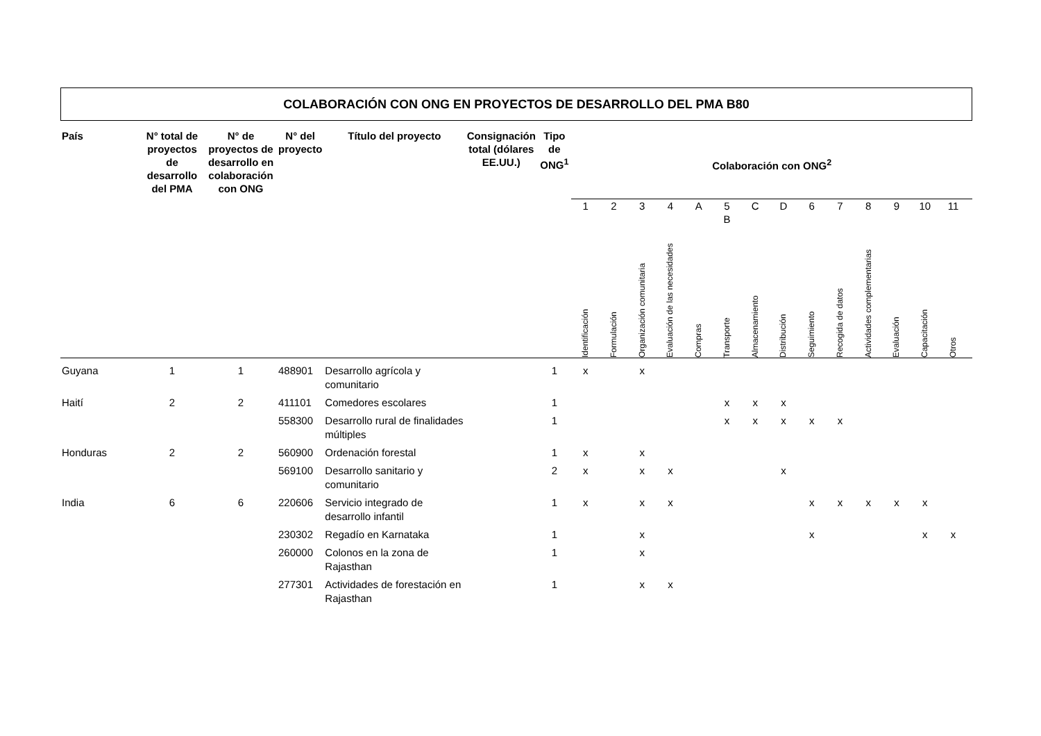COLABORACIÓN CON ONG EN PROYECTOS DE DESARROLLO DEL PMA B80
| País | N° total de proyectos de desarrollo del PMA | N° de proyectos de desarrollo en colaboración con ONG | N° del proyecto | Título del proyecto | Consignación total (dólares EE.UU.) | Tipo de ONG<sup>1</sup> | Colaboración con ONG<sup>2</sup> | | | | | | | | | | | | | | |
| --- | --- | --- | --- | --- | --- | --- | --- | --- | --- | --- | --- | --- | --- | --- | --- | --- | --- | --- | --- | --- | --- |
| | | | | | | | 1 | 2 | 3 | 4 | A | 5 B | C | D | 6 | 7 | 8 | 9 | 10 | 11 | |
| | | | | | | | Identificación | Formulación | Organización comunitaria | Evaluación de las necesidades | Compras | Transporte | Almacenamiento | Distribución | Seguimiento | Recogida de datos | Actividades complementarias | Evaluación | Capacitación | Otros | |
| Guyana | 1 | 1 | 488901 | Desarrollo agrícola y comunitario | | 1 | x | | x | | | | | | | | | | | | |
| Haití | 2 | 2 | 411101 | Comedores escolares | | 1 | | | | | | x | x | x | | | | | | | |
| | | | 558300 | Desarrollo rural de finalidades múltiples | | 1 | | | | | | x | x | x | x | x | | | | | |
| Honduras | 2 | 2 | 560900 | Ordenación forestal | | 1 | x | | x | | | | | | | | | | | | |
| | | | 569100 | Desarrollo sanitario y comunitario | | 2 | x | | x | x | | | | x | | | | | | | |
| India | 6 | 6 | 220606 | Servicio integrado de desarrollo infantil | | 1 | x | | x | x | | | | | x | x | x | x | x | | |
| | | | 230302 | Regadío en Karnataka | | 1 | | | x | | | | | | x | | | | x | x | |
| | | | 260000 | Colonos en la zona de Rajasthan | | 1 | | | x | | | | | | | | | | | | |
| | | | 277301 | Actividades de forestación en Rajasthan | | 1 | | | x | x | | | | | | | | | | | |